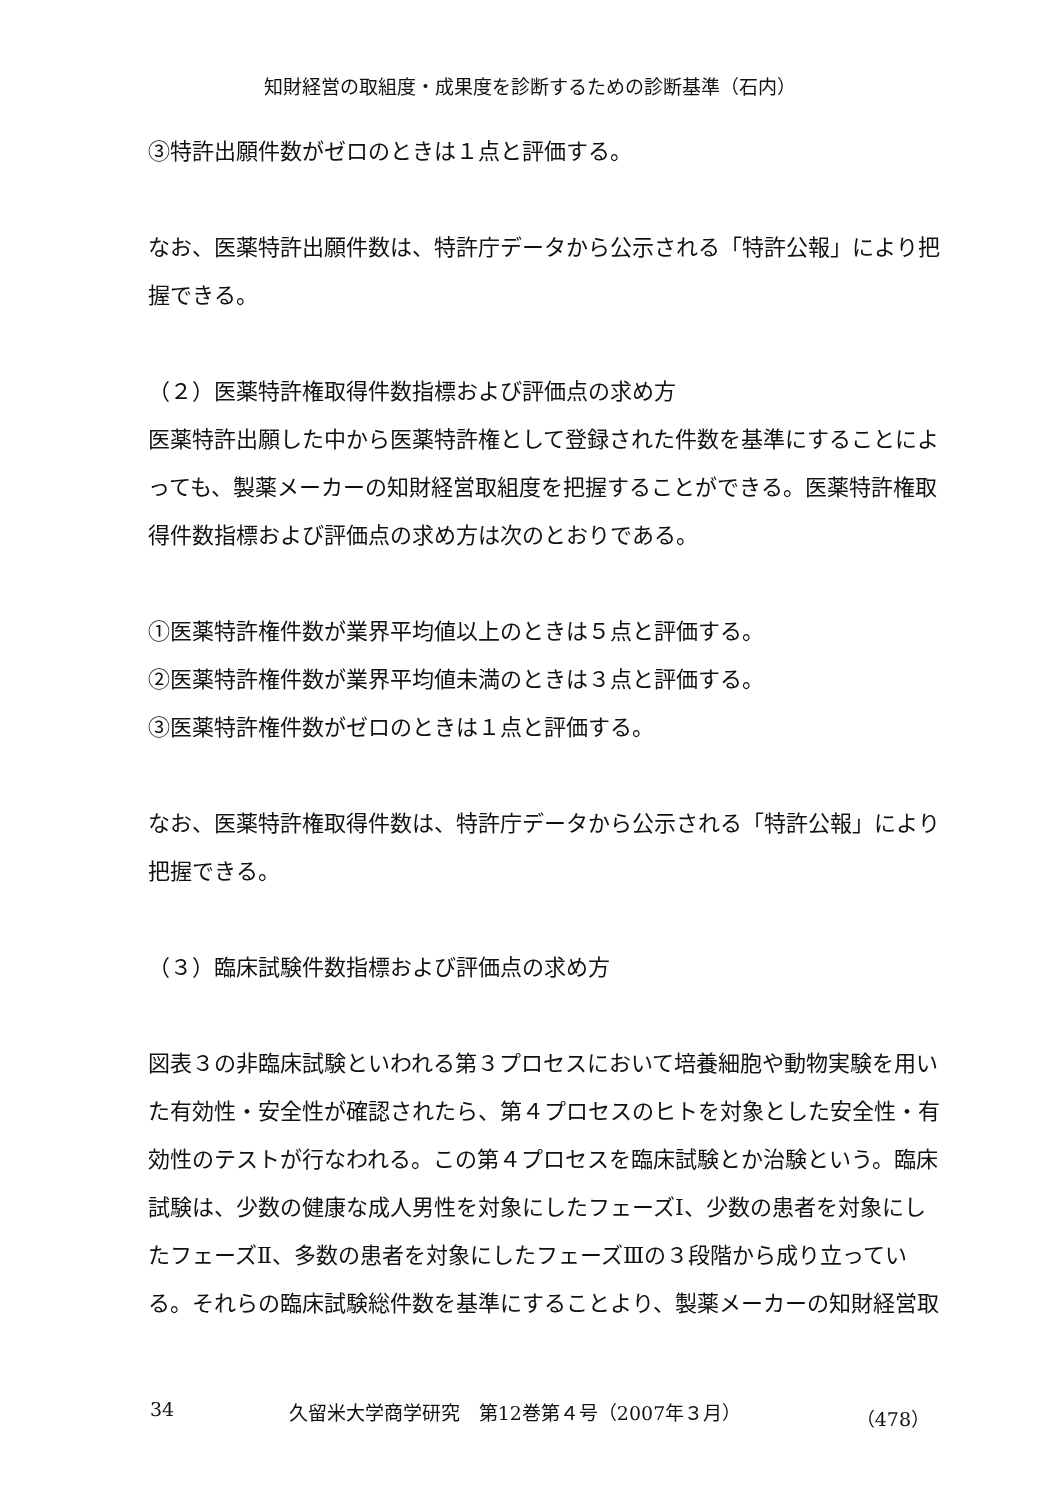知財経営の取組度・成果度を診断するための診断基準（石内）
③特許出願件数がゼロのときは１点と評価する。
なお、医薬特許出願件数は、特許庁データから公示される「特許公報」により把握できる。
（２）医薬特許権取得件数指標および評価点の求め方
医薬特許出願した中から医薬特許権として登録された件数を基準にすることによっても、製薬メーカーの知財経営取組度を把握することができる。医薬特許権取得件数指標および評価点の求め方は次のとおりである。
①医薬特許権件数が業界平均値以上のときは５点と評価する。
②医薬特許権件数が業界平均値未満のときは３点と評価する。
③医薬特許権件数がゼロのときは１点と評価する。
なお、医薬特許権取得件数は、特許庁データから公示される「特許公報」により把握できる。
（３）臨床試験件数指標および評価点の求め方
図表３の非臨床試験といわれる第３プロセスにおいて培養細胞や動物実験を用いた有効性・安全性が確認されたら、第４プロセスのヒトを対象とした安全性・有効性のテストが行なわれる。この第４プロセスを臨床試験とか治験という。臨床試験は、少数の健康な成人男性を対象にしたフェーズⅠ、少数の患者を対象にしたフェーズⅡ、多数の患者を対象にしたフェーズⅢの３段階から成り立っている。それらの臨床試験総件数を基準にすることより、製薬メーカーの知財経営取
34 久留米大学商学研究　第12巻第４号（2007年３月） （478）